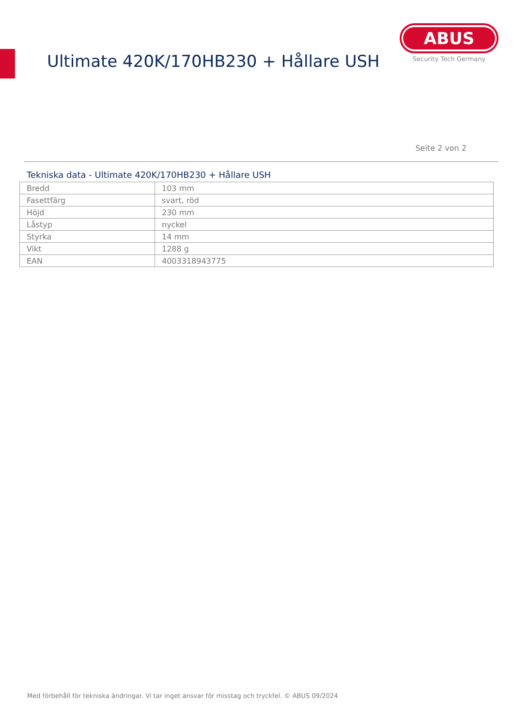Ultimate 420K/170HB230 + Hållare USH
ABUS
Security Tech Germany
Seite 2 von 2
Tekniska data - Ultimate 420K/170HB230 + Hållare USH
| Bredd | 103 mm |
| Fasettfärg | svart, röd |
| Höjd | 230 mm |
| Låstyp | nyckel |
| Styrka | 14 mm |
| Vikt | 1288 g |
| EAN | 4003318943775 |
Med förbehåll för tekniska ändringar. Vi tar inget ansvar för misstag och tryckfel. © ABUS 09/2024